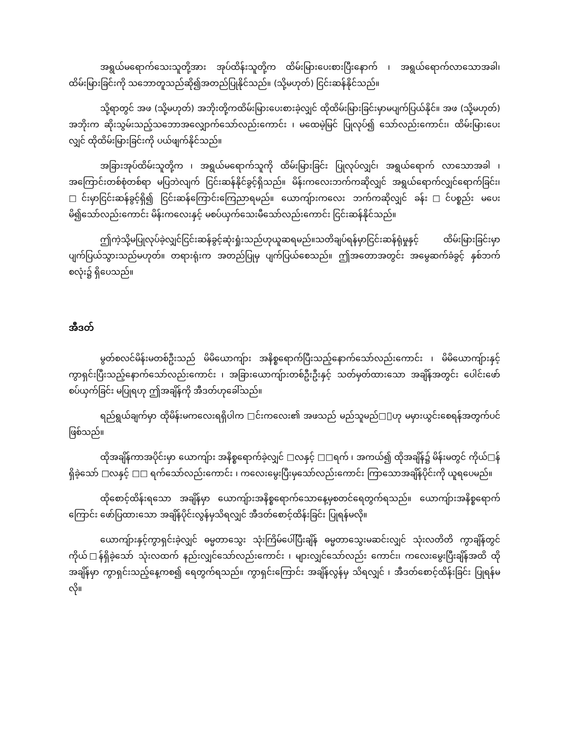အရွယ်မရောက်သေးသူတို့အား အုပ်ထိန်းသူတို့က ထိမ်းမြားပေးစားပြီးနောက် ၊ အရွယ်ရောက်လာသောအခါ၊ ထိမ်းမြားခြင်းကို သဘောတူသည်ဆို၍အတည်ပြုနိုင်သည်။ (သို့မဟုတ်) ငြင်းဆန်နိုင်သည်။
သို့ရာတွင် အဖ (သို့မဟုတ်) အဘိုးတို့ကထိမ်းမြားပေးစားခဲ့လျှင် ထိုထိမ်းမြားခြင်းမှာမပျက်ပြယ်နိုင်။ အဖ (သို့မဟုတ်) အဘိုးက ဆိုးသွမ်းသည့်သဘောအလျှောက်သော်လည်းကောင်း ၊ မထေမဲ့မြင် ပြုလုပ်၍ သော်လည်းကောင်း၊ ထိမ်းမြားပေးလျှင် ထိုထိမ်းမြားခြင်းကို ပယ်ဖျက်နိုင်သည်။
အခြားအုပ်ထိမ်းသူတို့က ၊ အရွယ်မရောက်သူကို ထိမ်းမြားခြင်း ပြုလုပ်လျှင်၊ အရွယ်ရောက် လာသောအခါ ၊ အကြောင်းတစ်စုံတစ်ရာ မပြဘဲလျက် ငြင်းဆန်နိုင်ခွင့်ရှိသည်။ မိန်းကလေးဘက်ကဆိုလျှင် အရွယ်ရောက်လျှင်ရောက်ခြင်း၊ □င်းမှာငြင်းဆန်ခွင့်ရှိ၍ ငြင်းဆန်ကြောင်းကြေညာရမည်။ ယောကျ်ားကလေး ဘက်ကဆိုလျှင် ခန်း□င်ပစ္စည်း မပေးမိ၍သော်လည်းကောင်း မိန်းကလေးနှင့် မစပ်ယှက်သေးမီသော်လည်းကောင်း ငြင်းဆန်နိုင်သည်။
ဤကဲ့သို့မပြုလုပ်ခဲ့လျှင်ငြင်းဆန်ခွင့်ဆုံးရှုံးသည်ဟုယူဆရမည်။သတိချပ်ရန်မှာငြင်းဆန်ရုံမှုနှင့် ထိမ်းမြားခြင်းမှာပျက်ပြယ်သွားသည်မဟုတ်။ တရားရုံးက အတည်ပြုမှ ပျက်ပြယ်စေသည်။ ဤအတောအတွင်း အမွေဆက်ခံခွင့် နှစ်ဘက်စလုံး၌ ရှိပေသည်။
အီဒတ်
မွတ်စလင်မိန်းမတစ်ဦးသည် မိမိယောကျ်ား အနိစ္စရောက်ပြီးသည့်နောက်သော်လည်းကောင်း ၊ မိမိယောကျ်ားနှင့် ကွာရှင်းပြီးသည့်နောက်သော်လည်းကောင်း ၊ အခြားယောကျ်ားတစ်ဦးဦးနှင့် သတ်မှတ်ထားသော အချိန်အတွင်း ပေါင်းဖော်စပ်ယှက်ခြင်း မပြုရဟု ဤအချိန်ကို အီဒတ်ဟုခေါ်သည်။
ရည်ရွယ်ချက်မှာ ထိုမိန်းမကလေးရရှိပါက □င်းကလေး၏ အဖသည် မည်သူမည်□ါဟု မမှားယွင်းစေရန်အတွက်ပင်ဖြစ်သည်။
ထိုအချိန်ကာအပိုင်းမှာ ယောကျ်ား အနိစ္စရောက်ခဲ့လျှင် □လနှင့် □□ရက် ၊ အကယ်၍ ထိုအချိန်၌ မိန်းမတွင် ကိုယ်□န်ရှိခဲ့သော် □လနှင့် □□ ရက်သော်လည်းကောင်း ၊ ကလေးမွေးပြီးမှသော်လည်းကောင်း ကြာသောအချိန်ပိုင်းကို ယူရပေမည်။
ထိုစောင့်ထိန်းရသော အချိန်မှာ ယောကျ်ားအနိစ္စရောက်သောနေ့မှစတင်ရေတွက်ရသည်။ ယောကျ်ားအနိစ္စရောက်ကြောင်း ဖော်ပြထားသော အချိန်ပိုင်းလွန်မှသိရလျှင် အီဒတ်စောင့်ထိန်းခြင်း ပြုရန်မလို။
ယောကျ်ားနှင့်ကွာရှင်းခဲ့လျှင် ဓမ္မတာသွေး သုံးကြိမ်ပေါ်ပြီးချိန် ဓမ္မတာသွေးမဆင်းလျှင် သုံးလတိတိ ကွာချိန်တွင် ကိုယ်□န်ရှိခဲ့သော် သုံးလထက် နည်းလျှင်သော်လည်းကောင်း ၊ များလျှင်သော်လည်း ကောင်း၊ ကလေးမွေးပြီးချိန်အထိ ထိုအချိန်မှာ ကွာရှင်းသည့်နေ့ကစ၍ ရေတွက်ရသည်။ ကွာရှင်းကြောင်း အချိန်လွန်မှ သိရလျှင် ၊ အီဒတ်စောင့်ထိန်းခြင်း ပြုရန်မလို။